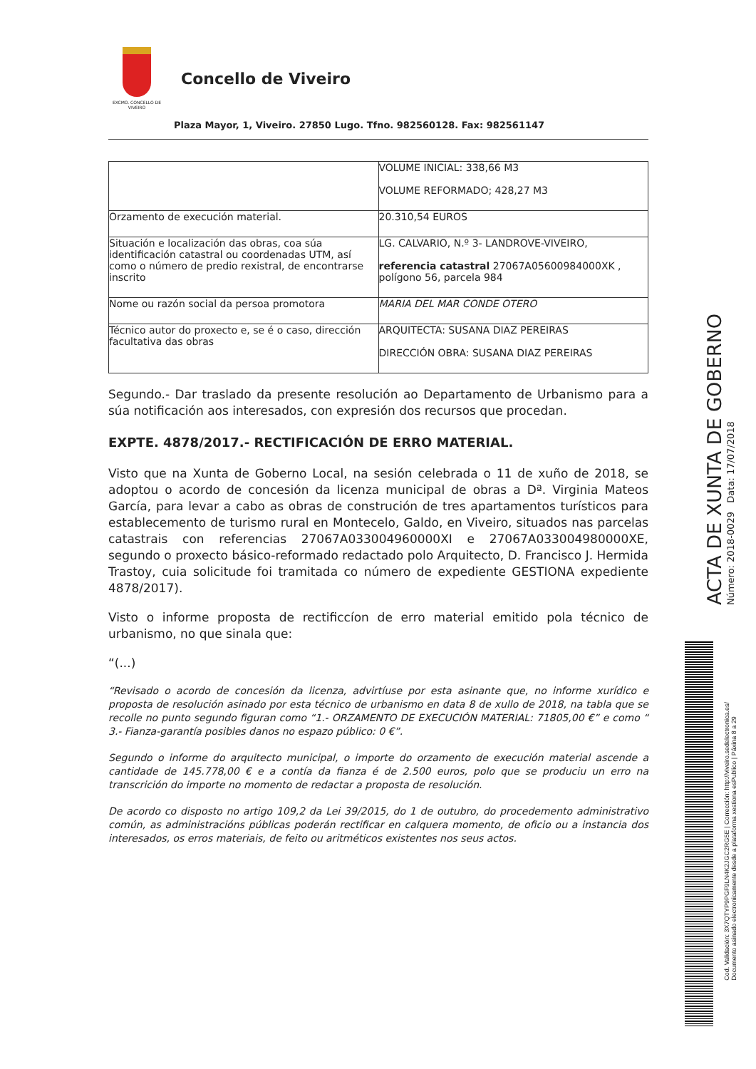EXCMO. CONCELLO DE VIVEIRO
Concello de Viveiro
Plaza Mayor, 1, Viveiro. 27850 Lugo. Tfno. 982560128. Fax: 982561147
| | VOLUME INICIAL: 338,66 M3 VOLUME REFORMADO; 428,27 M3 |
| Orzamento de execución material. | 20.310,54 EUROS |
| Situación e localización das obras, coa súa identificación catastral ou coordenadas UTM, así como o número de predio rexistral, de encontrarse inscrito | LG. CALVARIO, N.º 3- LANDROVE-VIVEIRO, referencia catastral 27067A05600984000XK , polígono 56, parcela 984 |
| Nome ou razón social da persoa promotora | MARIA DEL MAR CONDE OTERO |
| Técnico autor do proxecto e, se é o caso, dirección facultativa das obras | ARQUITECTA: SUSANA DIAZ PEREIRAS DIRECCIÓN OBRA: SUSANA DIAZ PEREIRAS |
Segundo.- Dar traslado da presente resolución ao Departamento de Urbanismo para a súa notificación aos interesados, con expresión dos recursos que procedan.
EXPTE. 4878/2017.- RECTIFICACIÓN DE ERRO MATERIAL.
Visto que na Xunta de Goberno Local, na sesión celebrada o 11 de xuño de 2018, se adoptou o acordo de concesión da licenza municipal de obras a Dª. Virginia Mateos García, para levar a cabo as obras de construción de tres apartamentos turísticos para establecemento de turismo rural en Montecelo, Galdo, en Viveiro, situados nas parcelas catastrais con referencias 27067A033004960000XI e 27067A033004980000XE, segundo o proxecto básico-reformado redactado polo Arquitecto, D. Francisco J. Hermida Trastoy, cuia solicitude foi tramitada co número de expediente GESTIONA expediente 4878/2017).
Visto o informe proposta de rectificcíon de erro material emitido pola técnico de urbanismo, no que sinala que:
“(...)
“Revisado o acordo de concesión da licenza, advirtíuse por esta asinante que, no informe xurídico e proposta de resolución asinado por esta técnico de urbanismo en data 8 de xullo de 2018, na tabla que se recolle no punto segundo figuran como “1.- ORZAMENTO DE EXECUCIÓN MATERIAL: 71805,00 €” e como “ 3.- Fianza-garantía posibles danos no espazo público: 0 €”.
Segundo o informe do arquitecto municipal, o importe do orzamento de execución material ascende a cantidade de 145.778,00 € e a contía da fianza é de 2.500 euros, polo que se produciu un erro na transcrición do importe no momento de redactar a proposta de resolución.
De acordo co disposto no artigo 109,2 da Lei 39/2015, do 1 de outubro, do procedemento administrativo común, as administracións públicas poderán rectificar en calquera momento, de oficio ou a instancia dos interesados, os erros materiais, de feito ou aritméticos existentes nos seus actos.
ACTA DE XUNTA DE GOBERNO
Número: 2018-0029 Data: 17/07/2018
Cod. Validación: 3X7QTYP9PGF9LN4K2JGC2RG5E | Corrección: http://viveiro.sedelectronica.es/
Documento asinado electronicamente desde a plataforma xestiona esPublico | Páxina 8 a 29